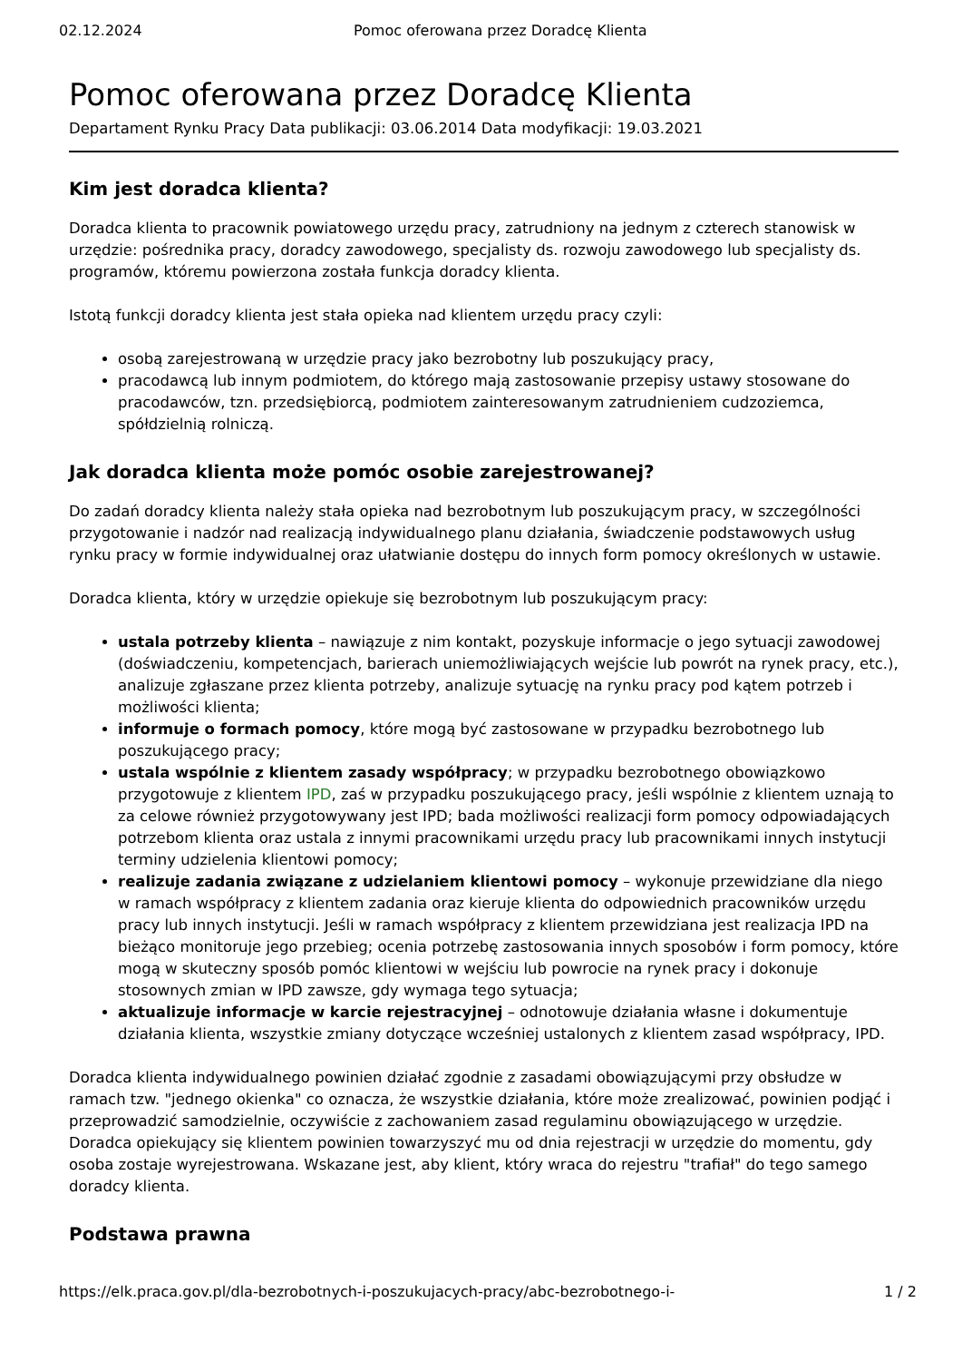02.12.2024 Pomoc oferowana przez Doradcę Klienta
Pomoc oferowana przez Doradcę Klienta
Departament Rynku Pracy Data publikacji: 03.06.2014 Data modyfikacji: 19.03.2021
Kim jest doradca klienta?
Doradca klienta to pracownik powiatowego urzędu pracy, zatrudniony na jednym z czterech stanowisk w urzędzie: pośrednika pracy, doradcy zawodowego, specjalisty ds. rozwoju zawodowego lub specjalisty ds. programów, któremu powierzona została funkcja doradcy klienta.
Istotą funkcji doradcy klienta jest stała opieka nad klientem urzędu pracy czyli:
osobą zarejestrowaną w urzędzie pracy jako bezrobotny lub poszukujący pracy,
pracodawcą lub innym podmiotem, do którego mają zastosowanie przepisy ustawy stosowane do pracodawców, tzn. przedsiębiorcą, podmiotem zainteresowanym zatrudnieniem cudzoziemca, spółdzielnią rolniczą.
Jak doradca klienta może pomóc osobie zarejestrowanej?
Do zadań doradcy klienta należy stała opieka nad bezrobotnym lub poszukującym pracy, w szczególności przygotowanie i nadzór nad realizacją indywidualnego planu działania, świadczenie podstawowych usług rynku pracy w formie indywidualnej oraz ułatwianie dostępu do innych form pomocy określonych w ustawie.
Doradca klienta, który w urzędzie opiekuje się bezrobotnym lub poszukującym pracy:
ustala potrzeby klienta – nawiązuje z nim kontakt, pozyskuje informacje o jego sytuacji zawodowej (doświadczeniu, kompetencjach, barierach uniemożliwiających wejście lub powrót na rynek pracy, etc.), analizuje zgłaszane przez klienta potrzeby, analizuje sytuację na rynku pracy pod kątem potrzeb i możliwości klienta;
informuje o formach pomocy, które mogą być zastosowane w przypadku bezrobotnego lub poszukującego pracy;
ustala wspólnie z klientem zasady współpracy; w przypadku bezrobotnego obowiązkowo przygotowuje z klientem IPD, zaś w przypadku poszukującego pracy, jeśli wspólnie z klientem uznają to za celowe również przygotowywany jest IPD; bada możliwości realizacji form pomocy odpowiadających potrzebom klienta oraz ustala z innymi pracownikami urzędu pracy lub pracownikami innych instytucji terminy udzielenia klientowi pomocy;
realizuje zadania związane z udzielaniem klientowi pomocy – wykonuje przewidziane dla niego w ramach współpracy z klientem zadania oraz kieruje klienta do odpowiednich pracowników urzędu pracy lub innych instytucji. Jeśli w ramach współpracy z klientem przewidziana jest realizacja IPD na bieżąco monitoruje jego przebieg; ocenia potrzebę zastosowania innych sposobów i form pomocy, które mogą w skuteczny sposób pomóc klientowi w wejściu lub powrocie na rynek pracy i dokonuje stosownych zmian w IPD zawsze, gdy wymaga tego sytuacja;
aktualizuje informacje w karcie rejestracyjnej – odnotowuje działania własne i dokumentuje działania klienta, wszystkie zmiany dotyczące wcześniej ustalonych z klientem zasad współpracy, IPD.
Doradca klienta indywidualnego powinien działać zgodnie z zasadami obowiązującymi przy obsłudze w ramach tzw. "jednego okienka" co oznacza, że wszystkie działania, które może zrealizować, powinien podjąć i przeprowadzić samodzielnie, oczywiście z zachowaniem zasad regulaminu obowiązującego w urzędzie. Doradca opiekujący się klientem powinien towarzyszyć mu od dnia rejestracji w urzędzie do momentu, gdy osoba zostaje wyrejestrowana. Wskazane jest, aby klient, który wraca do rejestru "trafiał" do tego samego doradcy klienta.
Podstawa prawna
https://elk.praca.gov.pl/dla-bezrobotnych-i-poszukujacych-pracy/abc-bezrobotnego-i- 1 / 2